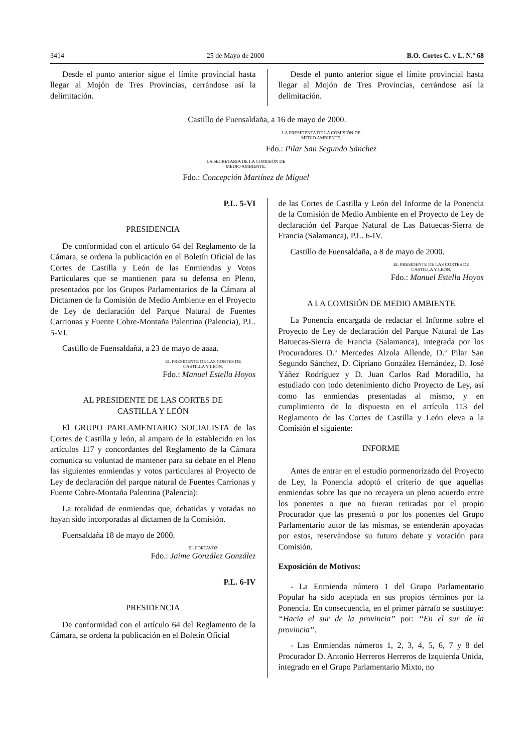3414 25 de Mayo de 2000 B.O. Cortes C. y L. N.º 68
Desde el punto anterior sigue el límite provincial hasta llegar al Mojón de Tres Provincias, cerrándose así la delimitación.
Desde el punto anterior sigue el límite provincial hasta llegar al Mojón de Tres Provincias, cerrándose así la delimitación.
Castillo de Fuensaldaña, a 16 de mayo de 2000.
LA PRESIDENTA DE LA COMISIÓN DE
MEDIO AMBIENTE,
Fdo.: Pilar San Segundo Sánchez
LA SECRETARIA DE LA COMISIÓN DE
MEDIO AMBIENTE,
Fdo.: Concepción Martínez de Miguel
P.L. 5-VI
PRESIDENCIA
De conformidad con el artículo 64 del Reglamento de la Cámara, se ordena la publicación en el Boletín Oficial de las Cortes de Castilla y León de las Enmiendas y Votos Particulares que se mantienen para su defensa en Pleno, presentados por los Grupos Parlamentarios de la Cámara al Dictamen de la Comisión de Medio Ambiente en el Proyecto de Ley de declaración del Parque Natural de Fuentes Carrionas y Fuente Cobre-Montaña Palentina (Palencia), P.L. 5-VI.
Castillo de Fuensaldaña, a 23 de mayo de aaaa.
EL PRESIDENTE DE LAS CORTES DE
CASTILLA Y LEÓN,
Fdo.: Manuel Estella Hoyos
AL PRESIDENTE DE LAS CORTES DE
CASTILLA Y LEÓN
El GRUPO PARLAMENTARIO SOCIALISTA de las Cortes de Castilla y león, al amparo de lo establecido en los artículos 117 y concordantes del Reglamento de la Cámara comunica su voluntad de mantener para su debate en el Pleno las siguientes enmiendas y votos particulares al Proyecto de Ley de declaración del parque natural de Fuentes Carrionas y Fuente Cobre-Montaña Palentina (Palencia):
La totalidad de enmiendas que, debatidas y votadas no hayan sido incorporadas al dictamen de la Comisión.
Fuensaldaña 18 de mayo de 2000.
EL PORTAVOZ
Fdo.: Jaime González González
P.L. 6-IV
PRESIDENCIA
De conformidad con el artículo 64 del Reglamento de la Cámara, se ordena la publicación en el Boletín Oficial
de las Cortes de Castilla y León del Informe de la Ponencia de la Comisión de Medio Ambiente en el Proyecto de Ley de declaración del Parque Natural de Las Batuecas-Sierra de Francia (Salamanca), P.L. 6-IV.
Castillo de Fuensaldaña, a 8 de mayo de 2000.
EL PRESIDENTE DE LAS CORTES DE
CASTILLA Y LEÓN,
Fdo.: Manuel Estella Hoyos
A LA COMISIÓN DE MEDIO AMBIENTE
La Ponencia encargada de redactar el Informe sobre el Proyecto de Ley de declaración del Parque Natural de Las Batuecas-Sierra de Francia (Salamanca), integrada por los Procuradores D.ª Mercedes Alzola Allende, D.ª Pilar San Segundo Sánchez, D. Cipriano González Hernández, D. José Yáñez Rodríguez y D. Juan Carlos Rad Moradillo, ha estudiado con todo detenimiento dicho Proyecto de Ley, así como las enmiendas presentadas al mismo, y en cumplimiento de lo dispuesto en el artículo 113 del Reglamento de las Cortes de Castilla y León eleva a la Comisión el siguiente:
INFORME
Antes de entrar en el estudio pormenorizado del Proyecto de Ley, la Ponencia adoptó el criterio de que aquellas enmiendas sobre las que no recayera un pleno acuerdo entre los ponentes o que no fueran retiradas por el propio Procurador que las presentó o por los ponentes del Grupo Parlamentario autor de las mismas, se entenderán apoyadas por estos, reservándose su futuro debate y votación para Comisión.
Exposición de Motivos:
- La Enmienda número 1 del Grupo Parlamentario Popular ha sido aceptada en sus propios términos por la Ponencia. En consecuencia, en el primer párrafo se sustituye: “Hacia el sur de la provincia” por: “En el sur de la provincia”.
- Las Enmiendas números 1, 2, 3, 4, 5, 6, 7 y 8 del Procurador D. Antonio Herreros Herreros de Izquierda Unida, integrado en el Grupo Parlamentario Mixto, no